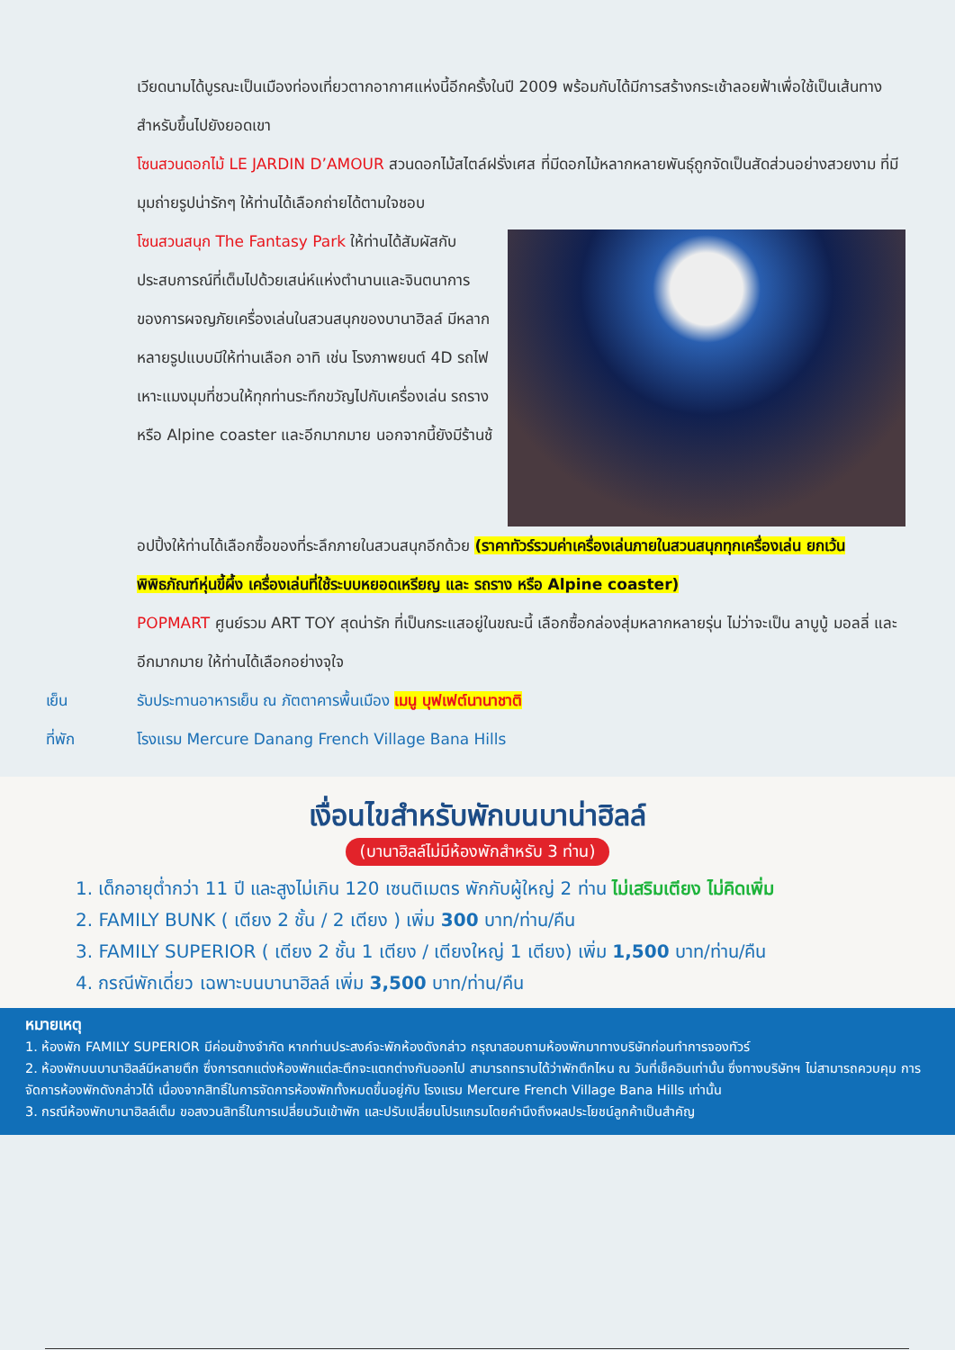เวียดนามได้บูรณะเป็นเมืองท่องเที่ยวตากอากาศแห่งนี้อีกครั้งในปี 2009 พร้อมกับได้มีการสร้างกระเช้าลอยฟ้าเพื่อใช้เป็นเส้นทางสำหรับขึ้นไปยังยอดเขา
โซนสวนดอกไม้ LE JARDIN D’AMOUR สวนดอกไม้สไตล์ฝรั่งเศส ที่มีดอกไม้หลากหลายพันธุ์ถูกจัดเป็นสัดส่วนอย่างสวยงาม ที่มีมุมถ่ายรูปน่ารักๆ ให้ท่านได้เลือกถ่ายได้ตามใจชอบ
โซนสวนสนุก The Fantasy Park ให้ท่านได้สัมผัสกับประสบการณ์ที่เต็มไปด้วยเสน่ห์แห่งตำนานและจินตนาการของการผจญภัยเครื่องเล่นในสวนสนุกของบานาฮิลล์ มีหลากหลายรูปแบบมีให้ท่านเลือก อาทิ เช่น โรงภาพยนต์ 4D รถไฟเหาะแมงมุมที่ชวนให้ทุกท่านระทึกขวัญไปกับเครื่องเล่น รถราง หรือ Alpine coaster และอีกมากมาย นอกจากนี้ยังมีร้านช้
อปปิ้งให้ท่านได้เลือกซื้อของที่ระลึกภายในสวนสนุกอีกด้วย (ราคาทัวร์รวมค่าเครื่องเล่นภายในสวนสนุกทุกเครื่องเล่น ยกเว้นพิพิธภัณฑ์หุ่นขี้ผึ้ง เครื่องเล่นที่ใช้ระบบหยอดเหรียญ และ รถราง หรือ Alpine coaster)
POPMART ศูนย์รวม ART TOY สุดน่ารัก ที่เป็นกระแสอยู่ในขณะนี้ เลือกซื้อกล่องสุ่มหลากหลายรุ่น ไม่ว่าจะเป็น ลาบูบู้ มอลลี่ และอีกมากมาย ให้ท่านได้เลือกอย่างจุใจ
เย็น รับประทานอาหารเย็น ณ ภัตตาคารพื้นเมือง เมนู บุฟเฟต์นานาชาติ
ที่พัก โรงแรม Mercure Danang French Village Bana Hills
เงื่อนไขสำหรับพักบนบาน่าฮิลล์
(บานาฮิลล์ไม่มีห้องพักสำหรับ 3 ท่าน)
1. เด็กอายุต่ำกว่า 11 ปี และสูงไม่เกิน 120 เซนติเมตร พักกับผู้ใหญ่ 2 ท่าน ไม่เสริมเตียง ไม่คิดเพิ่ม
2. FAMILY BUNK ( เตียง 2 ชั้น / 2 เตียง ) เพิ่ม 300 บาท/ท่าน/คืน
3. FAMILY SUPERIOR ( เตียง 2 ชั้น 1 เตียง / เตียงใหญ่ 1 เตียง) เพิ่ม 1,500 บาท/ท่าน/คืน
4. กรณีพักเดี่ยว เฉพาะบนบานาฮิลล์ เพิ่ม 3,500 บาท/ท่าน/คืน
หมายเหตุ
1. ห้องพัก FAMILY SUPERIOR มีค่อนข้างจำกัด หากท่านประสงค์จะพักห้องดังกล่าว กรุณาสอบถามห้องพักมาทางบริษัทก่อนทำการจองทัวร์
2. ห้องพักบนบานาฮิลล์มีหลายตึก ซึ่งการตกแต่งห้องพักแต่ละตึกจะแตกต่างกันออกไป สามารถทราบได้ว่าพักตึกไหน ณ วันที่เช็คอินเท่านั้น ซึ่งทางบริษัทฯ ไม่สามารถควบคุม การจัดการห้องพักดังกล่าวได้ เนื่องจากสิทธิ์ในการจัดการห้องพักทั้งหมดขึ้นอยู่กับ โรงแรม Mercure French Village Bana Hills เท่านั้น
3. กรณีห้องพักบานาฮิลล์เต็ม ขอสงวนสิทธิ์ในการเปลี่ยนวันเข้าพัก และปรับเปลี่ยนโปรแกรมโดยคำนึงถึงผลประโยชน์ลูกค้าเป็นสำคัญ